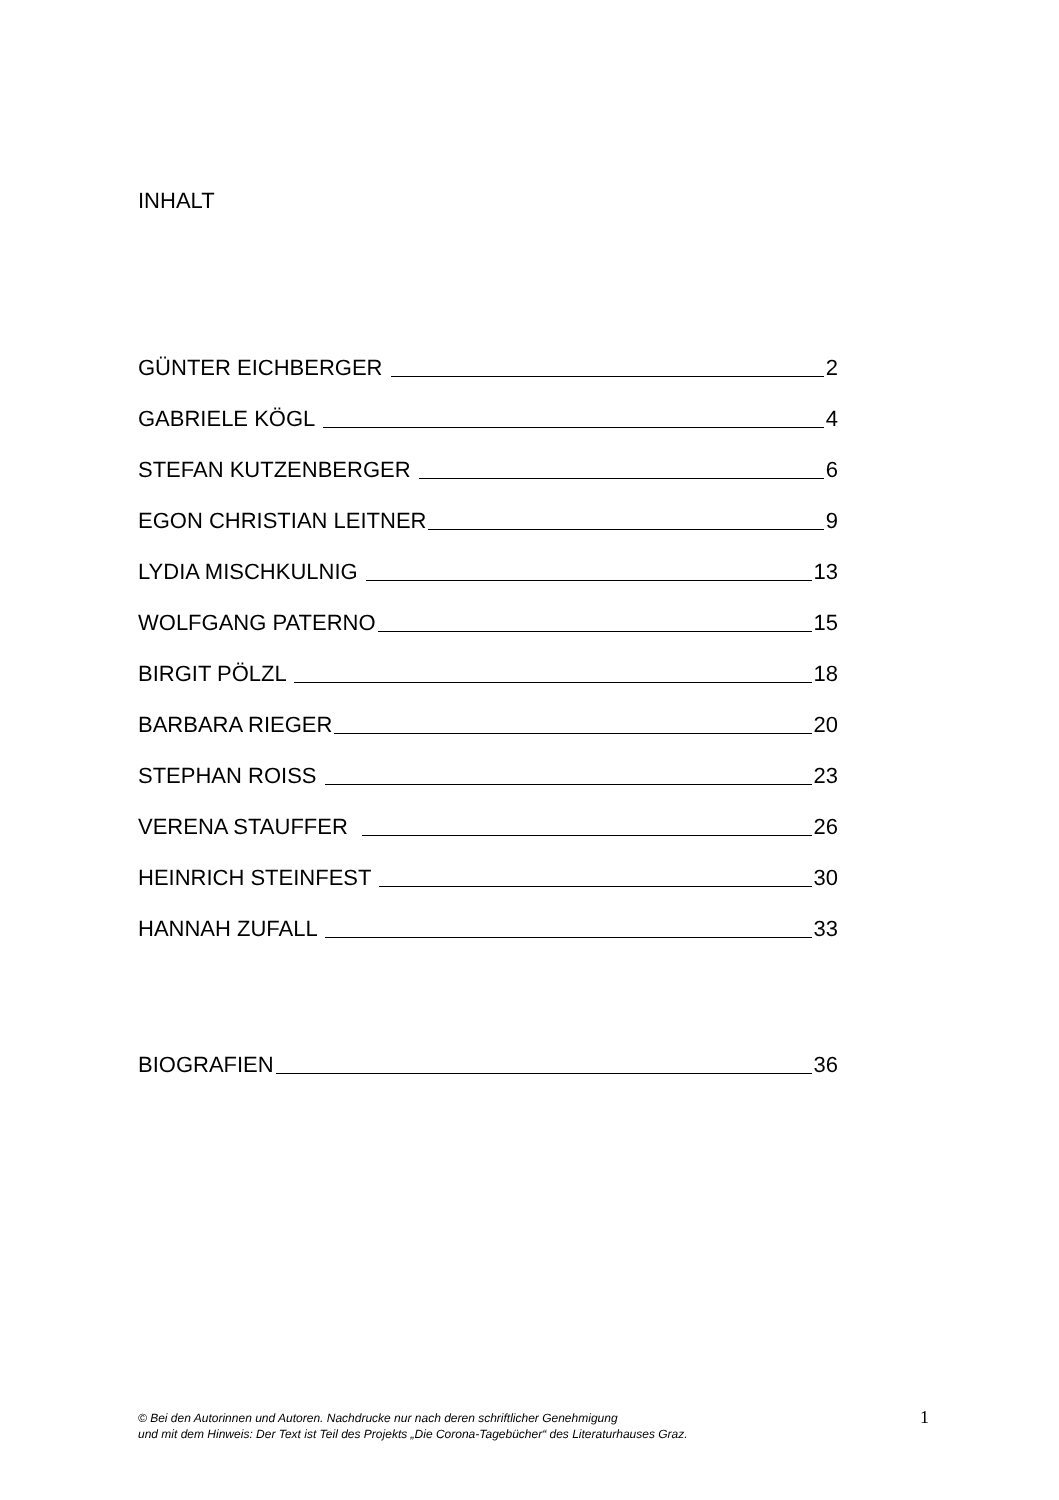INHALT
GÜNTER EICHBERGER 2
GABRIELE KÖGL 4
STEFAN KUTZENBERGER 6
EGON CHRISTIAN LEITNER 9
LYDIA MISCHKULNIG 13
WOLFGANG PATERNO 15
BIRGIT PÖLZL 18
BARBARA RIEGER 20
STEPHAN ROISS 23
VERENA STAUFFER 26
HEINRICH STEINFEST 30
HANNAH ZUFALL 33
BIOGRAFIEN 36
© Bei den Autorinnen und Autoren. Nachdrucke nur nach deren schriftlicher Genehmigung
und mit dem Hinweis: Der Text ist Teil des Projekts „Die Corona-Tagebücher“ des Literaturhauses Graz.
1